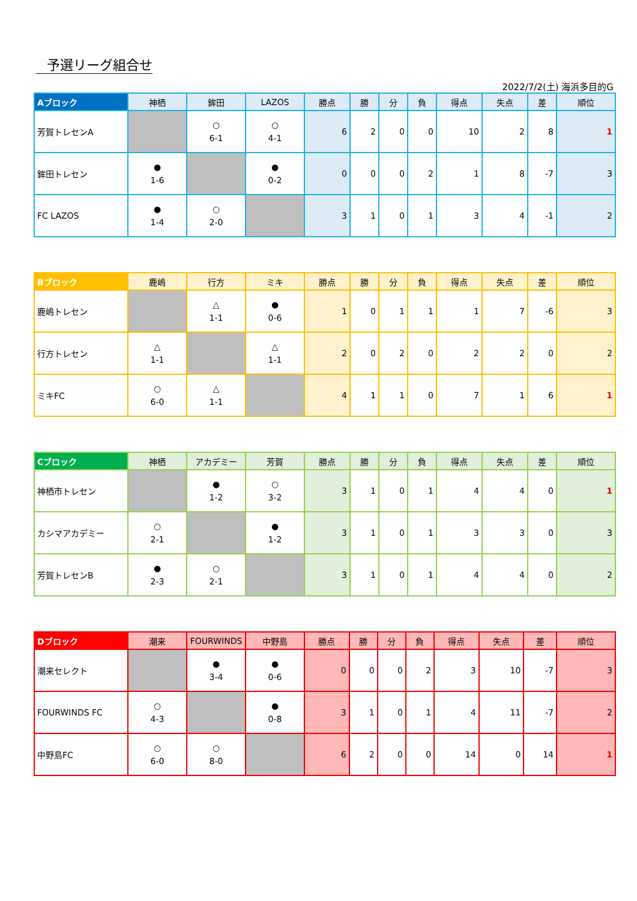予選リーグ組合せ
2022/7/2(土) 海浜多目的G
| Aブロック | 神栖 | 鉾田 | LAZOS | 勝点 | 勝 | 分 | 負 | 得点 | 失点 | 差 | 順位 |
| --- | --- | --- | --- | --- | --- | --- | --- | --- | --- | --- | --- |
| 芳賀トレセンA | | ○ 6-1 | ○ 4-1 | 6 | 2 | 0 | 0 | 10 | 2 | 8 | 1 |
| 鉾田トレセン | ● 1-6 | | ● 0-2 | 0 | 0 | 0 | 2 | 1 | 8 | -7 | 3 |
| FC LAZOS | ● 1-4 | ○ 2-0 | | 3 | 1 | 0 | 1 | 3 | 4 | -1 | 2 |
| Bブロック | 鹿嶋 | 行方 | ミキ | 勝点 | 勝 | 分 | 負 | 得点 | 失点 | 差 | 順位 |
| --- | --- | --- | --- | --- | --- | --- | --- | --- | --- | --- | --- |
| 鹿嶋トレセン | | △ 1-1 | ● 0-6 | 1 | 0 | 1 | 1 | 1 | 7 | -6 | 3 |
| 行方トレセン | △ 1-1 | | △ 1-1 | 2 | 0 | 2 | 0 | 2 | 2 | 0 | 2 |
| ミキFC | ○ 6-0 | △ 1-1 | | 4 | 1 | 1 | 0 | 7 | 1 | 6 | 1 |
| Cブロック | 神栖 | アカデミー | 芳賀 | 勝点 | 勝 | 分 | 負 | 得点 | 失点 | 差 | 順位 |
| --- | --- | --- | --- | --- | --- | --- | --- | --- | --- | --- | --- |
| 神栖市トレセン | | ● 1-2 | ○ 3-2 | 3 | 1 | 0 | 1 | 4 | 4 | 0 | 1 |
| カシマアカデミー | ○ 2-1 | | ● 1-2 | 3 | 1 | 0 | 1 | 3 | 3 | 0 | 3 |
| 芳賀トレセンB | ● 2-3 | ○ 2-1 | | 3 | 1 | 0 | 1 | 4 | 4 | 0 | 2 |
| Dブロック | 潮来 | FOURWINDS | 中野島 | 勝点 | 勝 | 分 | 負 | 得点 | 失点 | 差 | 順位 |
| --- | --- | --- | --- | --- | --- | --- | --- | --- | --- | --- | --- |
| 潮来セレクト | | ● 3-4 | ● 0-6 | 0 | 0 | 0 | 2 | 3 | 10 | -7 | 3 |
| FOURWINDS FC | ○ 4-3 | | ● 0-8 | 3 | 1 | 0 | 1 | 4 | 11 | -7 | 2 |
| 中野島FC | ○ 6-0 | ○ 8-0 | | 6 | 2 | 0 | 0 | 14 | 0 | 14 | 1 |